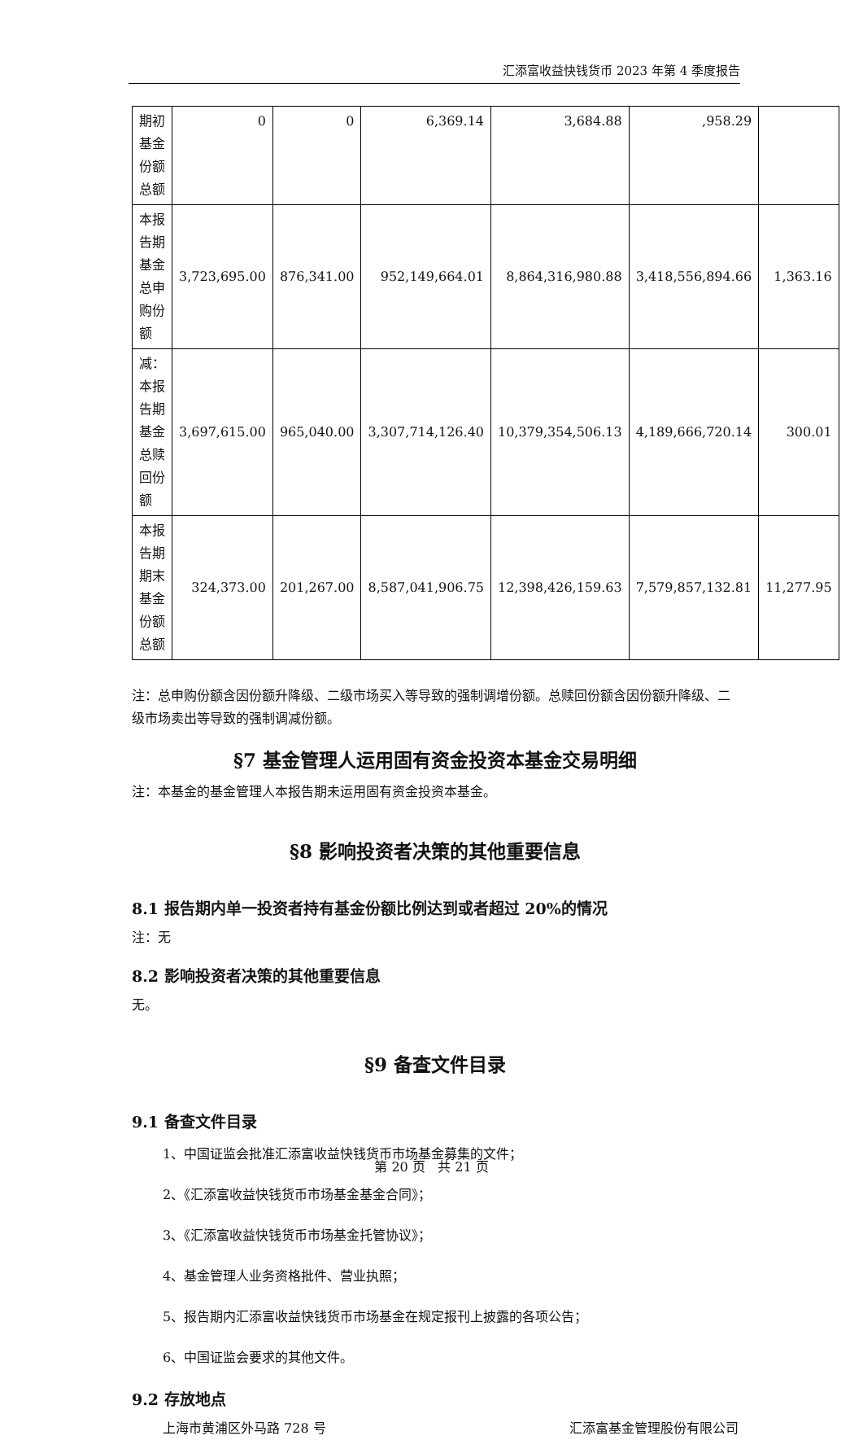汇添富收益快钱货币 2023 年第 4 季度报告
| 期初基金份额总额 | 0 | 0 | 6,369.14 | 3,684.88 | ,958.29 | |
| 本报告期基金总申购份额 | 3,723,695.00 | 876,341.00 | 952,149,664.01 | 8,864,316,980.88 | 3,418,556,894.66 | 1,363.16 |
| 减：本报告期基金总赎回份额 | 3,697,615.00 | 965,040.00 | 3,307,714,126.40 | 10,379,354,506.13 | 4,189,666,720.14 | 300.01 |
| 本报告期期末基金份额总额 | 324,373.00 | 201,267.00 | 8,587,041,906.75 | 12,398,426,159.63 | 7,579,857,132.81 | 11,277.95 |
注：总申购份额含因份额升降级、二级市场买入等导致的强制调增份额。总赎回份额含因份额升降级、二级市场卖出等导致的强制调减份额。
§7 基金管理人运用固有资金投资本基金交易明细
注：本基金的基金管理人本报告期未运用固有资金投资本基金。
§8 影响投资者决策的其他重要信息
8.1 报告期内单一投资者持有基金份额比例达到或者超过 20%的情况
注：无
8.2 影响投资者决策的其他重要信息
无。
§9 备查文件目录
9.1 备查文件目录
1、中国证监会批准汇添富收益快钱货币市场基金募集的文件；
2、《汇添富收益快钱货币市场基金基金合同》；
3、《汇添富收益快钱货币市场基金托管协议》；
4、基金管理人业务资格批件、营业执照；
5、报告期内汇添富收益快钱货币市场基金在规定报刊上披露的各项公告；
6、中国证监会要求的其他文件。
9.2 存放地点
上海市黄浦区外马路 728 号 汇添富基金管理股份有限公司
第 20 页 共 21 页